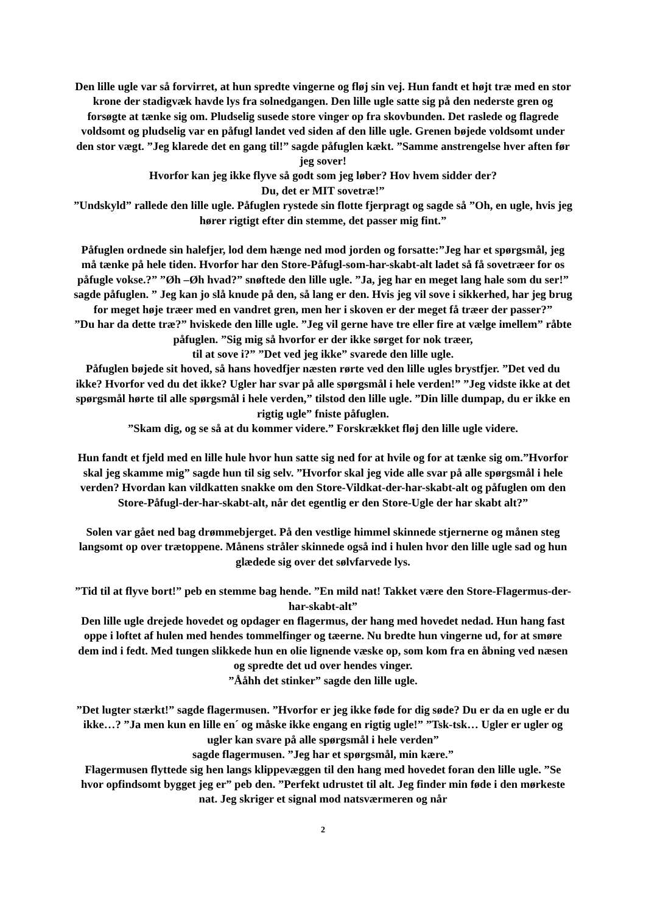Den lille ugle var så forvirret, at hun spredte vingerne og fløj sin vej. Hun fandt et højt træ med en stor krone der stadigvæk havde lys fra solnedgangen. Den lille ugle satte sig på den nederste gren og forsøgte at tænke sig om. Pludselig susede store vinger op fra skovbunden. Det raslede og flagrede voldsomt og pludselig var en påfugl landet ved siden af den lille ugle. Grenen bøjede voldsomt under den stor vægt. ”Jeg klarede det en gang til!” sagde påfuglen kækt. ”Samme anstrengelse hver aften før jeg sover!
Hvorfor kan jeg ikke flyve så godt som jeg løber? Hov hvem sidder der?
Du, det er MIT sovetræ!”
”Undskyld” rallede den lille ugle. Påfuglen rystede sin flotte fjerpragt og sagde så ”Oh, en ugle, hvis jeg hører rigtigt efter din stemme, det passer mig fint.”
Påfuglen ordnede sin halefjer, lod dem hænge ned mod jorden og forsatte:”Jeg har et spørgsmål, jeg må tænke på hele tiden. Hvorfor har den Store-Påfugl-som-har-skabt-alt ladet så få sovetræer for os påfugle vokse.?” ”Øh –Øh hvad?” snøftede den lille ugle. ”Ja, jeg har en meget lang hale som du ser!” sagde påfuglen. ” Jeg kan jo slå knude på den, så lang er den. Hvis jeg vil sove i sikkerhed, har jeg brug for meget høje træer med en vandret gren, men her i skoven er der meget få træer der passer?”
”Du har da dette træ?” hviskede den lille ugle. ”Jeg vil gerne have tre eller fire at vælge imellem” råbte påfuglen. ”Sig mig så hvorfor er der ikke sørget for nok træer,
til at sove i?” ”Det ved jeg ikke” svarede den lille ugle.
Påfuglen bøjede sit hoved, så hans hovedfjer næsten rørte ved den lille ugles brystfjer. ”Det ved du ikke? Hvorfor ved du det ikke? Ugler har svar på alle spørgsmål i hele verden!” ”Jeg vidste ikke at det spørgsmål hørte til alle spørgsmål i hele verden,” tilstod den lille ugle. ”Din lille dumpap, du er ikke en rigtig ugle” fniste påfuglen.
”Skam dig, og se så at du kommer videre.” Forskrækket fløj den lille ugle videre.
Hun fandt et fjeld med en lille hule hvor hun satte sig ned for at hvile og for at tænke sig om.”Hvorfor skal jeg skamme mig” sagde hun til sig selv. ”Hvorfor skal jeg vide alle svar på alle spørgsmål i hele verden? Hvordan kan vildkatten snakke om den Store-Vildkat-der-har-skabt-alt og påfuglen om den Store-Påfugl-der-har-skabt-alt, når det egentlig er den Store-Ugle der har skabt alt?”
Solen var gået ned bag drømmebjerget. På den vestlige himmel skinnede stjernerne og månen steg langsomt op over trætoppene. Månens stråler skinnede også ind i hulen hvor den lille ugle sad og hun glædede sig over det sølvfarvede lys.
”Tid til at flyve bort!” peb en stemme bag hende. ”En mild nat! Takket være den Store-Flagermus-der-har-skabt-alt”
Den lille ugle drejede hovedet og opdager en flagermus, der hang med hovedet nedad. Hun hang fast oppe i loftet af hulen med hendes tommelfinger og tæerne. Nu bredte hun vingerne ud, for at smøre dem ind i fedt. Med tungen slikkede hun en olie lignende væske op, som kom fra en åbning ved næsen og spredte det ud over hendes vinger.
”Ååhh det stinker” sagde den lille ugle.
”Det lugter stærkt!” sagde flagermusen. ”Hvorfor er jeg ikke føde for dig søde? Du er da en ugle er du ikke…? ”Ja men kun en lille en´ og måske ikke engang en rigtig ugle!” ”Tsk-tsk… Ugler er ugler og ugler kan svare på alle spørgsmål i hele verden”
sagde flagermusen. ”Jeg har et spørgsmål, min kære.”
Flagermusen flyttede sig hen langs klippevæggen til den hang med hovedet foran den lille ugle. ”Se hvor opfindsomt bygget jeg er” peb den. ”Perfekt udrustet til alt. Jeg finder min føde i den mørkeste nat. Jeg skriger et signal mod natsværmeren og når
2